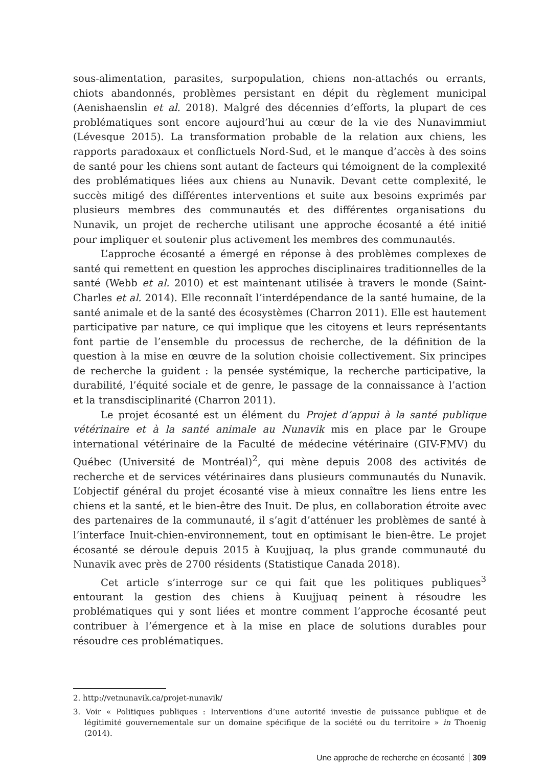sous-alimentation, parasites, surpopulation, chiens non-attachés ou errants, chiots abandonnés, problèmes persistant en dépit du règlement municipal (Aenishaenslin et al. 2018). Malgré des décennies d’efforts, la plupart de ces problématiques sont encore aujourd’hui au cœur de la vie des Nunavimmiut (Lévesque 2015). La transformation probable de la relation aux chiens, les rapports paradoxaux et conflictuels Nord-Sud, et le manque d’accès à des soins de santé pour les chiens sont autant de facteurs qui témoignent de la complexité des problématiques liées aux chiens au Nunavik. Devant cette complexité, le succès mitigé des différentes interventions et suite aux besoins exprimés par plusieurs membres des communautés et des différentes organisations du Nunavik, un projet de recherche utilisant une approche écosanté a été initié pour impliquer et soutenir plus activement les membres des communautés.
L’approche écosanté a émergé en réponse à des problèmes complexes de santé qui remettent en question les approches disciplinaires traditionnelles de la santé (Webb et al. 2010) et est maintenant utilisée à travers le monde (Saint-Charles et al. 2014). Elle reconnaît l’interdépendance de la santé humaine, de la santé animale et de la santé des écosystèmes (Charron 2011). Elle est hautement participative par nature, ce qui implique que les citoyens et leurs représentants font partie de l’ensemble du processus de recherche, de la définition de la question à la mise en œuvre de la solution choisie collectivement. Six principes de recherche la guident : la pensée systémique, la recherche participative, la durabilité, l’équité sociale et de genre, le passage de la connaissance à l’action et la transdisciplinarité (Charron 2011).
Le projet écosanté est un élément du Projet d’appui à la santé publique vétérinaire et à la santé animale au Nunavik mis en place par le Groupe international vétérinaire de la Faculté de médecine vétérinaire (GIV-FMV) du Québec (Université de Montréal)<sup>2</sup>, qui mène depuis 2008 des activités de recherche et de services vétérinaires dans plusieurs communautés du Nunavik. L’objectif général du projet écosanté vise à mieux connaître les liens entre les chiens et la santé, et le bien-être des Inuit. De plus, en collaboration étroite avec des partenaires de la communauté, il s’agit d’atténuer les problèmes de santé à l’interface Inuit-chien-environnement, tout en optimisant le bien-être. Le projet écosanté se déroule depuis 2015 à Kuujjuaq, la plus grande communauté du Nunavik avec près de 2700 résidents (Statistique Canada 2018).
Cet article s’interroge sur ce qui fait que les politiques publiques<sup>3</sup> entourant la gestion des chiens à Kuujjuaq peinent à résoudre les problématiques qui y sont liées et montre comment l’approche écosanté peut contribuer à l’émergence et à la mise en place de solutions durables pour résoudre ces problématiques.
2. http://vetnunavik.ca/projet-nunavik/
3. Voir « Politiques publiques : Interventions d’une autorité investie de puissance publique et de légitimité gouvernementale sur un domaine spécifique de la société ou du territoire » in Thoenig (2014).
Une approche de recherche en écosanté 309